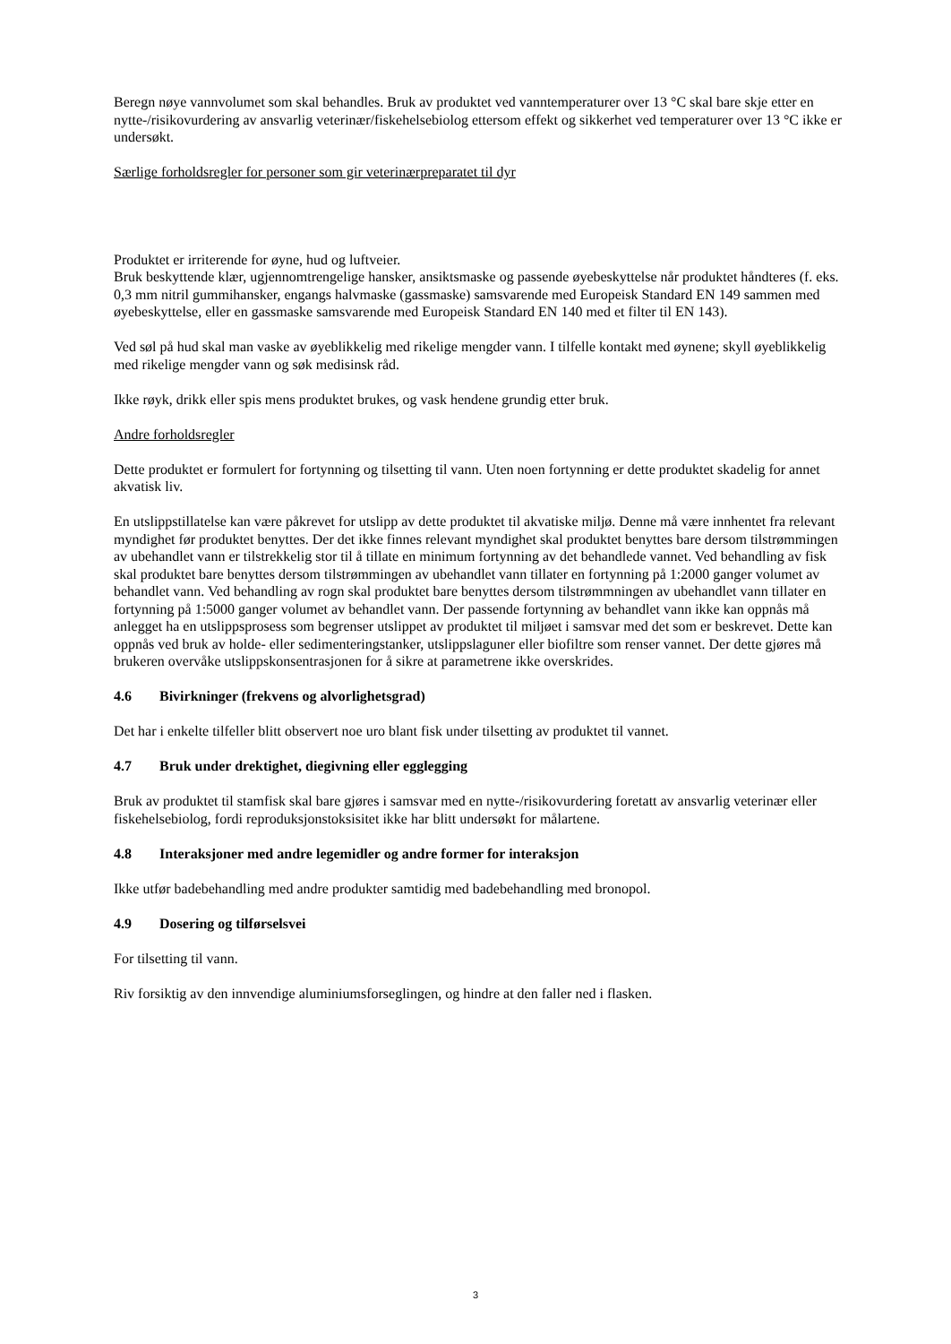Beregn nøye vannvolumet som skal behandles. Bruk av produktet ved vanntemperaturer over 13 °C skal bare skje etter en nytte-/risikovurdering av ansvarlig veterinær/fiskehelsebiolog ettersom effekt og sikkerhet ved temperaturer over 13 °C ikke er undersøkt.
Særlige forholdsregler for personer som gir veterinærpreparatet til dyr
Produktet er irriterende for øyne, hud og luftveier.
Bruk beskyttende klær, ugjennomtrengelige hansker, ansiktsmaske og passende øyebeskyttelse når produktet håndteres (f. eks. 0,3 mm nitril gummihansker, engangs halvmaske (gassmaske) samsvarende med Europeisk Standard EN 149 sammen med øyebeskyttelse, eller en gassmaske samsvarende med Europeisk Standard EN 140 med et filter til EN 143).
Ved søl på hud skal man vaske av øyeblikkelig med rikelige mengder vann. I tilfelle kontakt med øynene; skyll øyeblikkelig med rikelige mengder vann og søk medisinsk råd.
Ikke røyk, drikk eller spis mens produktet brukes, og vask hendene grundig etter bruk.
Andre forholdsregler
Dette produktet er formulert for fortynning og tilsetting til vann. Uten noen fortynning er dette produktet skadelig for annet akvatisk liv.
En utslippstillatelse kan være påkrevet for utslipp av dette produktet til akvatiske miljø. Denne må være innhentet fra relevant myndighet før produktet benyttes. Der det ikke finnes relevant myndighet skal produktet benyttes bare dersom tilstrømmingen av ubehandlet vann er tilstrekkelig stor til å tillate en minimum fortynning av det behandlede vannet. Ved behandling av fisk skal produktet bare benyttes dersom tilstrømmingen av ubehandlet vann tillater en fortynning på 1:2000 ganger volumet av behandlet vann. Ved behandling av rogn skal produktet bare benyttes dersom tilstrømmningen av ubehandlet vann tillater en fortynning på 1:5000 ganger volumet av behandlet vann. Der passende fortynning av behandlet vann ikke kan oppnås må anlegget ha en utslippsprosess som begrenser utslippet av produktet til miljøet i samsvar med det som er beskrevet. Dette kan oppnås ved bruk av holde- eller sedimenteringstanker, utslippslaguner eller biofiltre som renser vannet. Der dette gjøres må brukeren overvåke utslippskonsentrasjonen for å sikre at parametrene ikke overskrides.
4.6 Bivirkninger (frekvens og alvorlighetsgrad)
Det har i enkelte tilfeller blitt observert noe uro blant fisk under tilsetting av produktet til vannet.
4.7 Bruk under drektighet, diegivning eller egglegging
Bruk av produktet til stamfisk skal bare gjøres i samsvar med en nytte-/risikovurdering foretatt av ansvarlig veterinær eller fiskehelsebiolog, fordi reproduksjonstoksisitet ikke har blitt undersøkt for målartene.
4.8 Interaksjoner med andre legemidler og andre former for interaksjon
Ikke utfør badebehandling med andre produkter samtidig med badebehandling med bronopol.
4.9 Dosering og tilførselsvei
For tilsetting til vann.
Riv forsiktig av den innvendige aluminiumsforseglingen, og hindre at den faller ned i flasken.
3